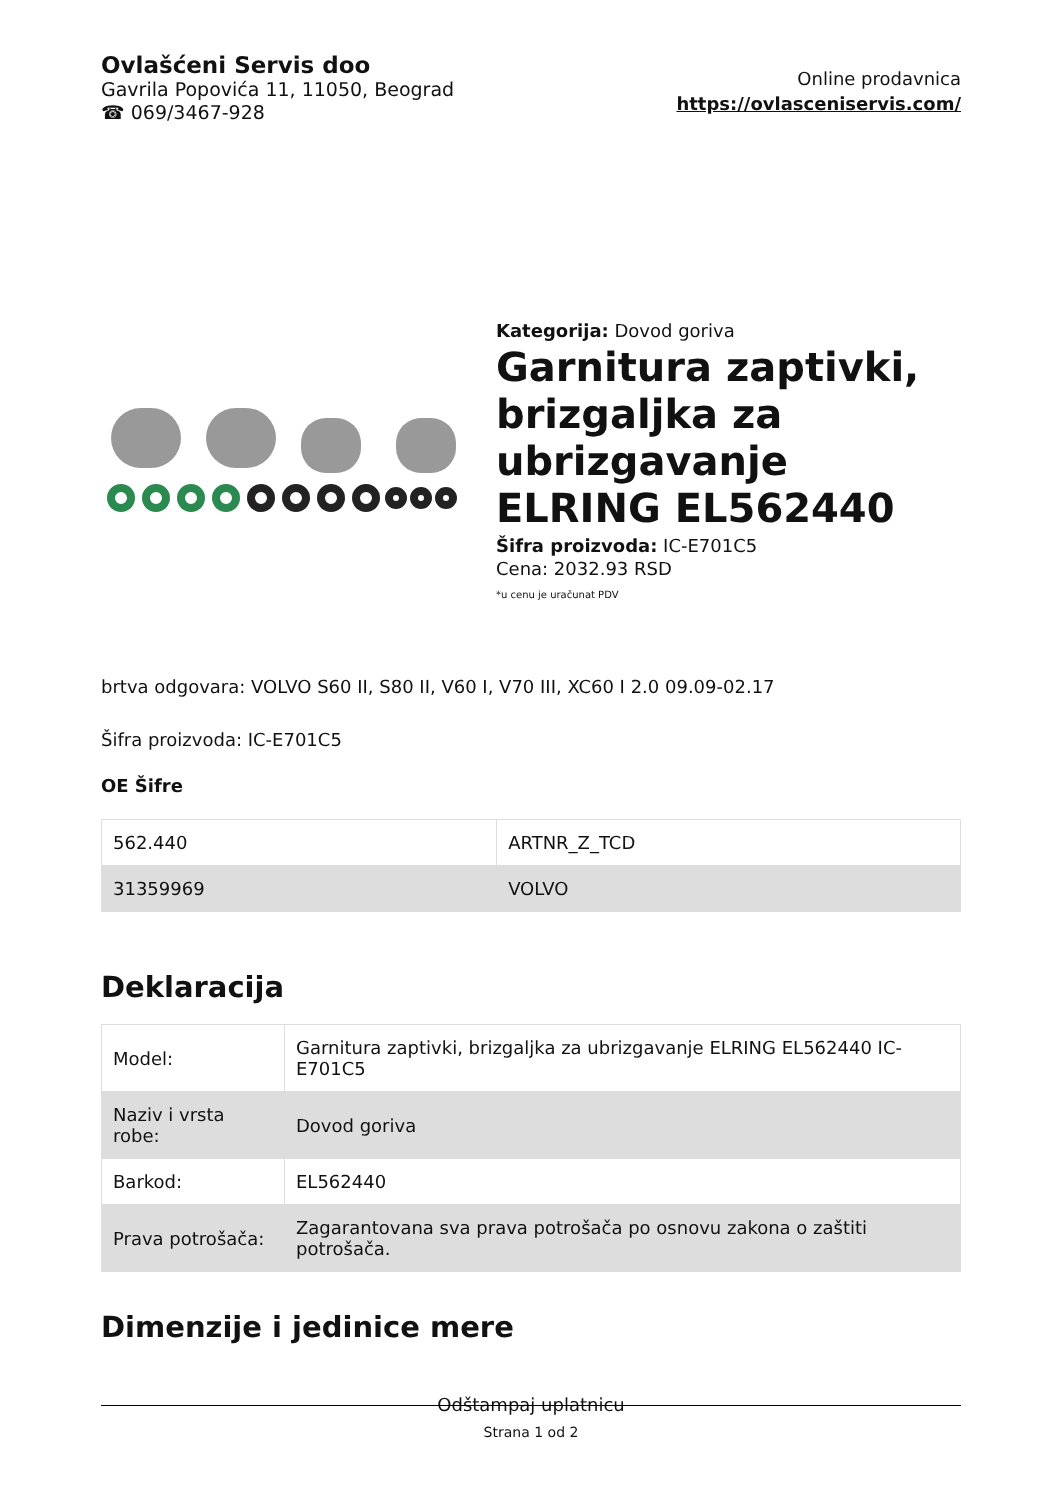Ovlašćeni Servis doo
Gavrila Popovića 11, 11050, Beograd
☎ 069/3467-928
Online prodavnica
https://ovlasceniservis.com/
Kategorija: Dovod goriva
Garnitura zaptivki, brizgaljka za ubrizgavanje ELRING EL562440
Šifra proizvoda: IC-E701C5
Cena: 2032.93 RSD
*u cenu je uračunat PDV
brtva odgovara: VOLVO S60 II, S80 II, V60 I, V70 III, XC60 I 2.0 09.09-02.17
Šifra proizvoda: IC-E701C5
OE Šifre
| 562.440 | ARTNR_Z_TCD |
| 31359969 | VOLVO |
Deklaracija
| Model: | Garnitura zaptivki, brizgaljka za ubrizgavanje ELRING EL562440 IC-E701C5 |
| Naziv i vrsta robe: | Dovod goriva |
| Barkod: | EL562440 |
| Prava potrošača: | Zagarantovana sva prava potrošača po osnovu zakona o zaštiti potrošača. |
Dimenzije i jedinice mere
Odštampaj uplatnicu
Strana 1 od 2